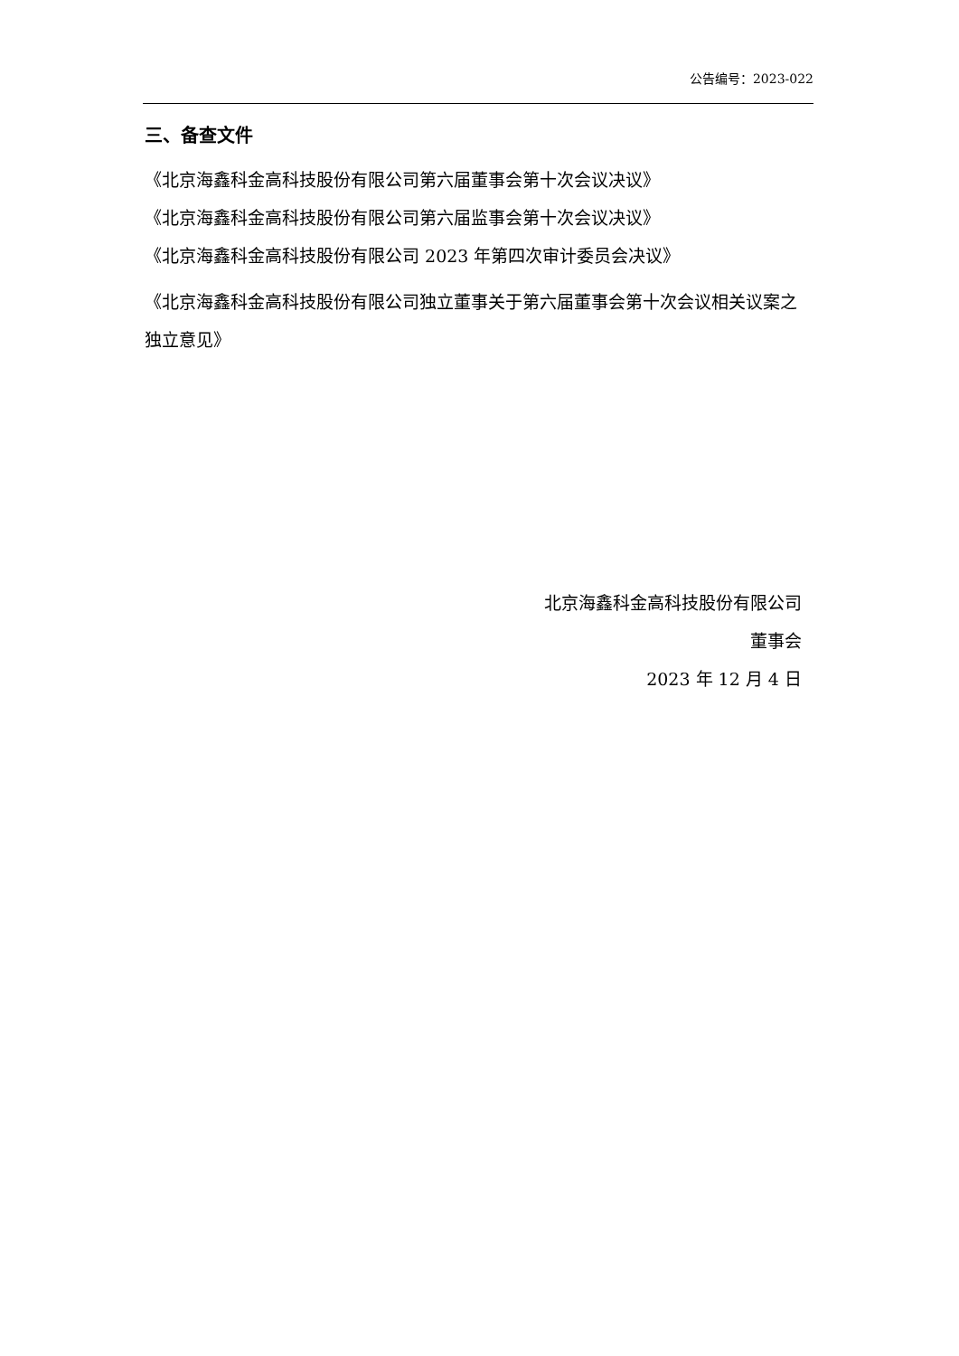公告编号：2023-022
三、备查文件
《北京海鑫科金高科技股份有限公司第六届董事会第十次会议决议》
《北京海鑫科金高科技股份有限公司第六届监事会第十次会议决议》
《北京海鑫科金高科技股份有限公司 2023 年第四次审计委员会决议》
《北京海鑫科金高科技股份有限公司独立董事关于第六届董事会第十次会议相关议案之独立意见》
北京海鑫科金高科技股份有限公司
董事会
2023 年 12 月 4 日